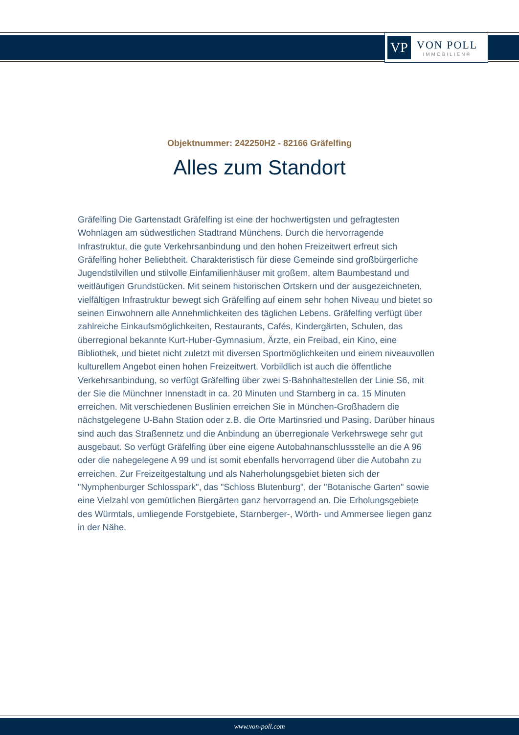VP
VON POLL
IMMOBILIEN®
Objektnummer: 242250H2 - 82166 Gräfelfing
Alles zum Standort
Gräfelfing Die Gartenstadt Gräfelfing ist eine der hochwertigsten und gefragtesten Wohnlagen am südwestlichen Stadtrand Münchens. Durch die hervorragende Infrastruktur, die gute Verkehrsanbindung und den hohen Freizeitwert erfreut sich Gräfelfing hoher Beliebtheit. Charakteristisch für diese Gemeinde sind großbürgerliche Jugendstilvillen und stilvolle Einfamilienhäuser mit großem, altem Baumbestand und weitläufigen Grundstücken. Mit seinem historischen Ortskern und der ausgezeichneten, vielfältigen Infrastruktur bewegt sich Gräfelfing auf einem sehr hohen Niveau und bietet so seinen Einwohnern alle Annehmlichkeiten des täglichen Lebens. Gräfelfing verfügt über zahlreiche Einkaufsmöglichkeiten, Restaurants, Cafés, Kindergärten, Schulen, das überregional bekannte Kurt-Huber-Gymnasium, Ärzte, ein Freibad, ein Kino, eine Bibliothek, und bietet nicht zuletzt mit diversen Sportmöglichkeiten und einem niveauvollen kulturellem Angebot einen hohen Freizeitwert. Vorbildlich ist auch die öffentliche Verkehrsanbindung, so verfügt Gräfelfing über zwei S-Bahnhaltestellen der Linie S6, mit der Sie die Münchner Innenstadt in ca. 20 Minuten und Starnberg in ca. 15 Minuten erreichen. Mit verschiedenen Buslinien erreichen Sie in München-Großhadern die nächstgelegene U-Bahn Station oder z.B. die Orte Martinsried und Pasing. Darüber hinaus sind auch das Straßennetz und die Anbindung an überregionale Verkehrswege sehr gut ausgebaut. So verfügt Gräfelfing über eine eigene Autobahnanschlussstelle an die A 96 oder die nahegelegene A 99 und ist somit ebenfalls hervorragend über die Autobahn zu erreichen. Zur Freizeitgestaltung und als Naherholungsgebiet bieten sich der "Nymphenburger Schlosspark", das "Schloss Blutenburg", der "Botanische Garten" sowie eine Vielzahl von gemütlichen Biergärten ganz hervorragend an. Die Erholungsgebiete des Würmtals, umliegende Forstgebiete, Starnberger-, Wörth- und Ammersee liegen ganz in der Nähe.
www.von-poll.com